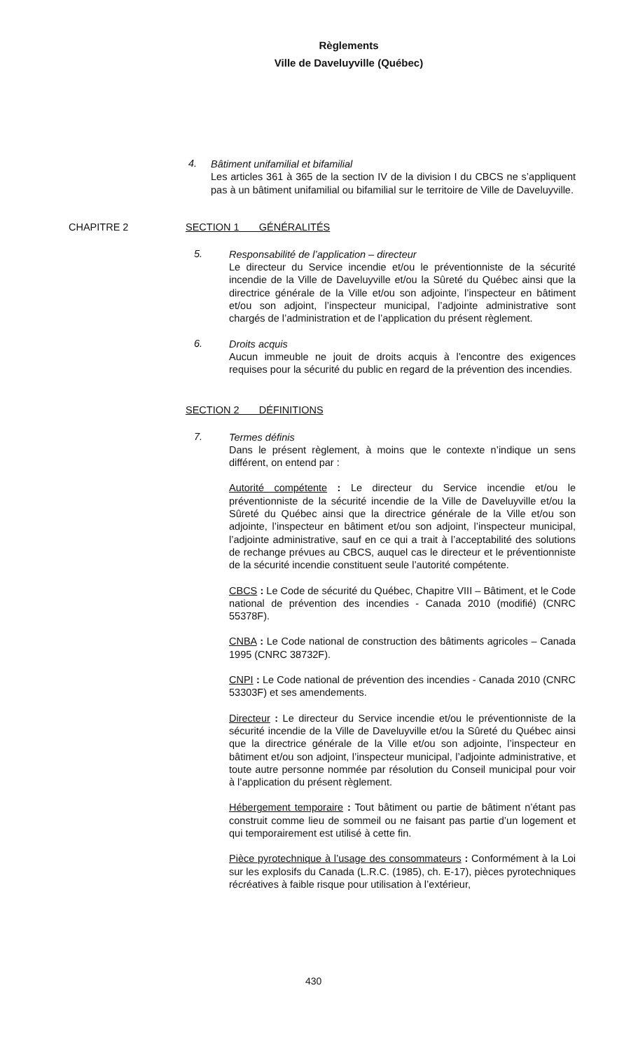Règlements
Ville de Daveluyville (Québec)
4.
Bâtiment unifamilial et bifamilial
Les articles 361 à 365 de la section IV de la division I du CBCS ne s’appliquent pas à un bâtiment unifamilial ou bifamilial sur le territoire de Ville de Daveluyville.
CHAPITRE 2 SECTION 1 GÉNÉRALITÉS
5.
Responsabilité de l’application – directeur
Le directeur du Service incendie et/ou le préventionniste de la sécurité incendie de la Ville de Daveluyville et/ou la Sûreté du Québec ainsi que la directrice générale de la Ville et/ou son adjointe, l’inspecteur en bâtiment et/ou son adjoint, l’inspecteur municipal, l’adjointe administrative sont chargés de l’administration et de l’application du présent règlement.
6.
Droits acquis
Aucun immeuble ne jouit de droits acquis à l’encontre des exigences requises pour la sécurité du public en regard de la prévention des incendies.
SECTION 2 DÉFINITIONS
7.
Termes définis
Dans le présent règlement, à moins que le contexte n’indique un sens différent, on entend par :
Autorité compétente : Le directeur du Service incendie et/ou le préventionniste de la sécurité incendie de la Ville de Daveluyville et/ou la Sûreté du Québec ainsi que la directrice générale de la Ville et/ou son adjointe, l’inspecteur en bâtiment et/ou son adjoint, l’inspecteur municipal, l’adjointe administrative, sauf en ce qui a trait à l’acceptabilité des solutions de rechange prévues au CBCS, auquel cas le directeur et le préventionniste de la sécurité incendie constituent seule l’autorité compétente.
CBCS : Le Code de sécurité du Québec, Chapitre VIII – Bâtiment, et le Code national de prévention des incendies - Canada 2010 (modifié) (CNRC 55378F).
CNBA : Le Code national de construction des bâtiments agricoles – Canada 1995 (CNRC 38732F).
CNPI : Le Code national de prévention des incendies - Canada 2010 (CNRC 53303F) et ses amendements.
Directeur : Le directeur du Service incendie et/ou le préventionniste de la sécurité incendie de la Ville de Daveluyville et/ou la Sûreté du Québec ainsi que la directrice générale de la Ville et/ou son adjointe, l’inspecteur en bâtiment et/ou son adjoint, l’inspecteur municipal, l’adjointe administrative, et toute autre personne nommée par résolution du Conseil municipal pour voir à l’application du présent règlement.
Hébergement temporaire : Tout bâtiment ou partie de bâtiment n’étant pas construit comme lieu de sommeil ou ne faisant pas partie d’un logement et qui temporairement est utilisé à cette fin.
Pièce pyrotechnique à l’usage des consommateurs : Conformément à la Loi sur les explosifs du Canada (L.R.C. (1985), ch. E-17), pièces pyrotechniques récréatives à faible risque pour utilisation à l’extérieur,
430